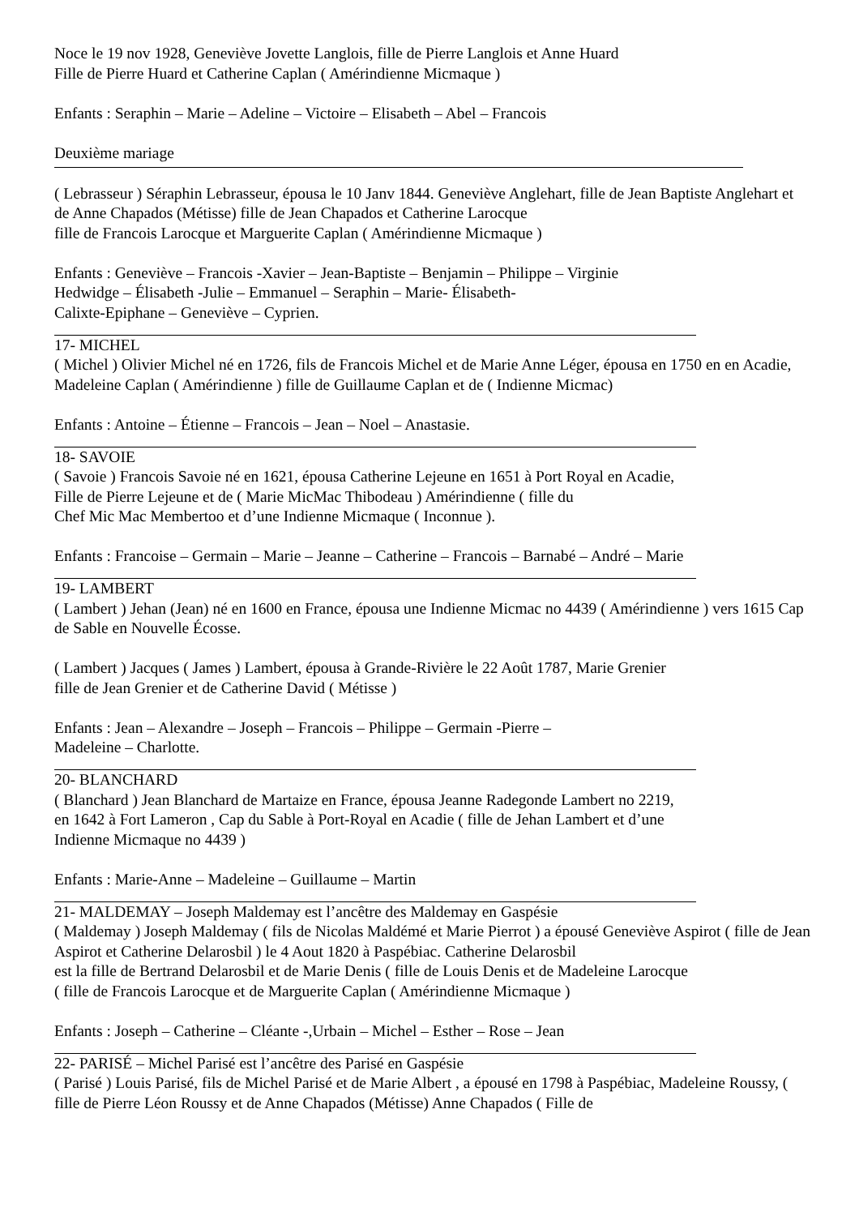Noce le 19 nov 1928, Geneviève Jovette Langlois, fille de Pierre Langlois et Anne Huard
Fille de Pierre Huard et Catherine Caplan ( Amérindienne Micmaque )
Enfants : Seraphin – Marie – Adeline – Victoire – Elisabeth – Abel – Francois
Deuxième mariage
( Lebrasseur ) Séraphin Lebrasseur, épousa le 10 Janv 1844. Geneviève Anglehart, fille de Jean Baptiste Anglehart et de Anne Chapados (Métisse) fille de Jean Chapados et Catherine Larocque
fille de Francois Larocque et Marguerite Caplan ( Amérindienne Micmaque )
Enfants : Geneviève – Francois -Xavier – Jean-Baptiste – Benjamin – Philippe – Virginie
Hedwidge – Élisabeth -Julie – Emmanuel – Seraphin – Marie- Élisabeth-
Calixte-Epiphane – Geneviève – Cyprien.
17- MICHEL
( Michel ) Olivier Michel né en 1726, fils de Francois Michel et de Marie Anne Léger, épousa en 1750 en en Acadie, Madeleine Caplan ( Amérindienne ) fille de Guillaume Caplan et de ( Indienne Micmac)
Enfants : Antoine – Étienne – Francois – Jean – Noel – Anastasie.
18- SAVOIE
( Savoie ) Francois Savoie né en 1621, épousa Catherine Lejeune en 1651 à Port Royal en Acadie,
Fille de Pierre Lejeune et de ( Marie MicMac Thibodeau ) Amérindienne ( fille du
Chef Mic Mac Membertoo et d’une Indienne Micmaque ( Inconnue ).
Enfants : Francoise – Germain – Marie – Jeanne – Catherine – Francois – Barnabé – André – Marie
19- LAMBERT
( Lambert ) Jehan (Jean) né en 1600 en France, épousa une Indienne Micmac no 4439 ( Amérindienne ) vers 1615 Cap de Sable en Nouvelle Écosse.
( Lambert ) Jacques ( James ) Lambert, épousa à Grande-Rivière le 22 Août 1787, Marie Grenier
fille de Jean Grenier et de Catherine David ( Métisse )
Enfants : Jean – Alexandre – Joseph – Francois – Philippe – Germain -Pierre –
Madeleine – Charlotte.
20- BLANCHARD
( Blanchard ) Jean Blanchard de Martaize en France, épousa Jeanne Radegonde Lambert no 2219,
en 1642 à Fort Lameron , Cap du Sable à Port-Royal en Acadie ( fille de Jehan Lambert et d’une
Indienne Micmaque no 4439 )
Enfants : Marie-Anne – Madeleine – Guillaume – Martin
21- MALDEMAY – Joseph Maldemay est l’ancêtre des Maldemay en Gaspésie
( Maldemay ) Joseph Maldemay ( fils de Nicolas Maldémé et Marie Pierrot ) a épousé Geneviève Aspirot ( fille de Jean Aspirot et Catherine Delarosbil ) le 4 Aout 1820 à Paspébiac. Catherine Delarosbil
est la fille de Bertrand Delarosbil et de Marie Denis ( fille de Louis Denis et de Madeleine Larocque
( fille de Francois Larocque et de Marguerite Caplan ( Amérindienne Micmaque )
Enfants : Joseph – Catherine – Cléante -,Urbain – Michel – Esther – Rose – Jean
22- PARISÉ – Michel Parisé est l’ancêtre des Parisé en Gaspésie
( Parisé ) Louis Parisé, fils de Michel Parisé et de Marie Albert , a épousé en 1798 à Paspébiac, Madeleine Roussy, ( fille de Pierre Léon Roussy et de Anne Chapados (Métisse) Anne Chapados ( Fille de